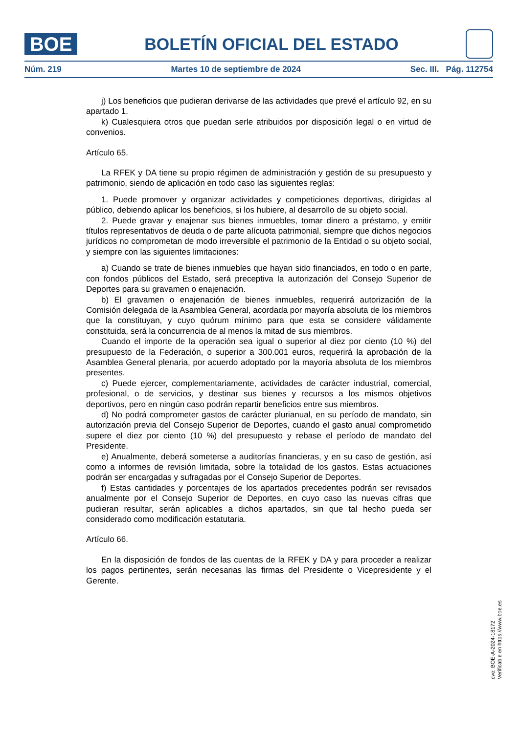BOE
BOLETÍN OFICIAL DEL ESTADO
Núm. 219 Martes 10 de septiembre de 2024 Sec. III. Pág. 112754
j) Los beneficios que pudieran derivarse de las actividades que prevé el artículo 92, en su apartado 1.
k) Cualesquiera otros que puedan serle atribuidos por disposición legal o en virtud de convenios.
Artículo 65.
La RFEK y DA tiene su propio régimen de administración y gestión de su presupuesto y patrimonio, siendo de aplicación en todo caso las siguientes reglas:
1. Puede promover y organizar actividades y competiciones deportivas, dirigidas al público, debiendo aplicar los beneficios, si los hubiere, al desarrollo de su objeto social.
2. Puede gravar y enajenar sus bienes inmuebles, tomar dinero a préstamo, y emitir títulos representativos de deuda o de parte alícuota patrimonial, siempre que dichos negocios jurídicos no comprometan de modo irreversible el patrimonio de la Entidad o su objeto social, y siempre con las siguientes limitaciones:
a) Cuando se trate de bienes inmuebles que hayan sido financiados, en todo o en parte, con fondos públicos del Estado, será preceptiva la autorización del Consejo Superior de Deportes para su gravamen o enajenación.
b) El gravamen o enajenación de bienes inmuebles, requerirá autorización de la Comisión delegada de la Asamblea General, acordada por mayoría absoluta de los miembros que la constituyan, y cuyo quórum mínimo para que esta se considere válidamente constituida, será la concurrencia de al menos la mitad de sus miembros.
Cuando el importe de la operación sea igual o superior al diez por ciento (10 %) del presupuesto de la Federación, o superior a 300.001 euros, requerirá la aprobación de la Asamblea General plenaria, por acuerdo adoptado por la mayoría absoluta de los miembros presentes.
c) Puede ejercer, complementariamente, actividades de carácter industrial, comercial, profesional, o de servicios, y destinar sus bienes y recursos a los mismos objetivos deportivos, pero en ningún caso podrán repartir beneficios entre sus miembros.
d) No podrá comprometer gastos de carácter plurianual, en su período de mandato, sin autorización previa del Consejo Superior de Deportes, cuando el gasto anual comprometido supere el diez por ciento (10 %) del presupuesto y rebase el período de mandato del Presidente.
e) Anualmente, deberá someterse a auditorías financieras, y en su caso de gestión, así como a informes de revisión limitada, sobre la totalidad de los gastos. Estas actuaciones podrán ser encargadas y sufragadas por el Consejo Superior de Deportes.
f) Estas cantidades y porcentajes de los apartados precedentes podrán ser revisados anualmente por el Consejo Superior de Deportes, en cuyo caso las nuevas cifras que pudieran resultar, serán aplicables a dichos apartados, sin que tal hecho pueda ser considerado como modificación estatutaria.
Artículo 66.
En la disposición de fondos de las cuentas de la RFEK y DA y para proceder a realizar los pagos pertinentes, serán necesarias las firmas del Presidente o Vicepresidente y el Gerente.
cve: BOE-A-2024-18172
Verificable en https://www.boe.es